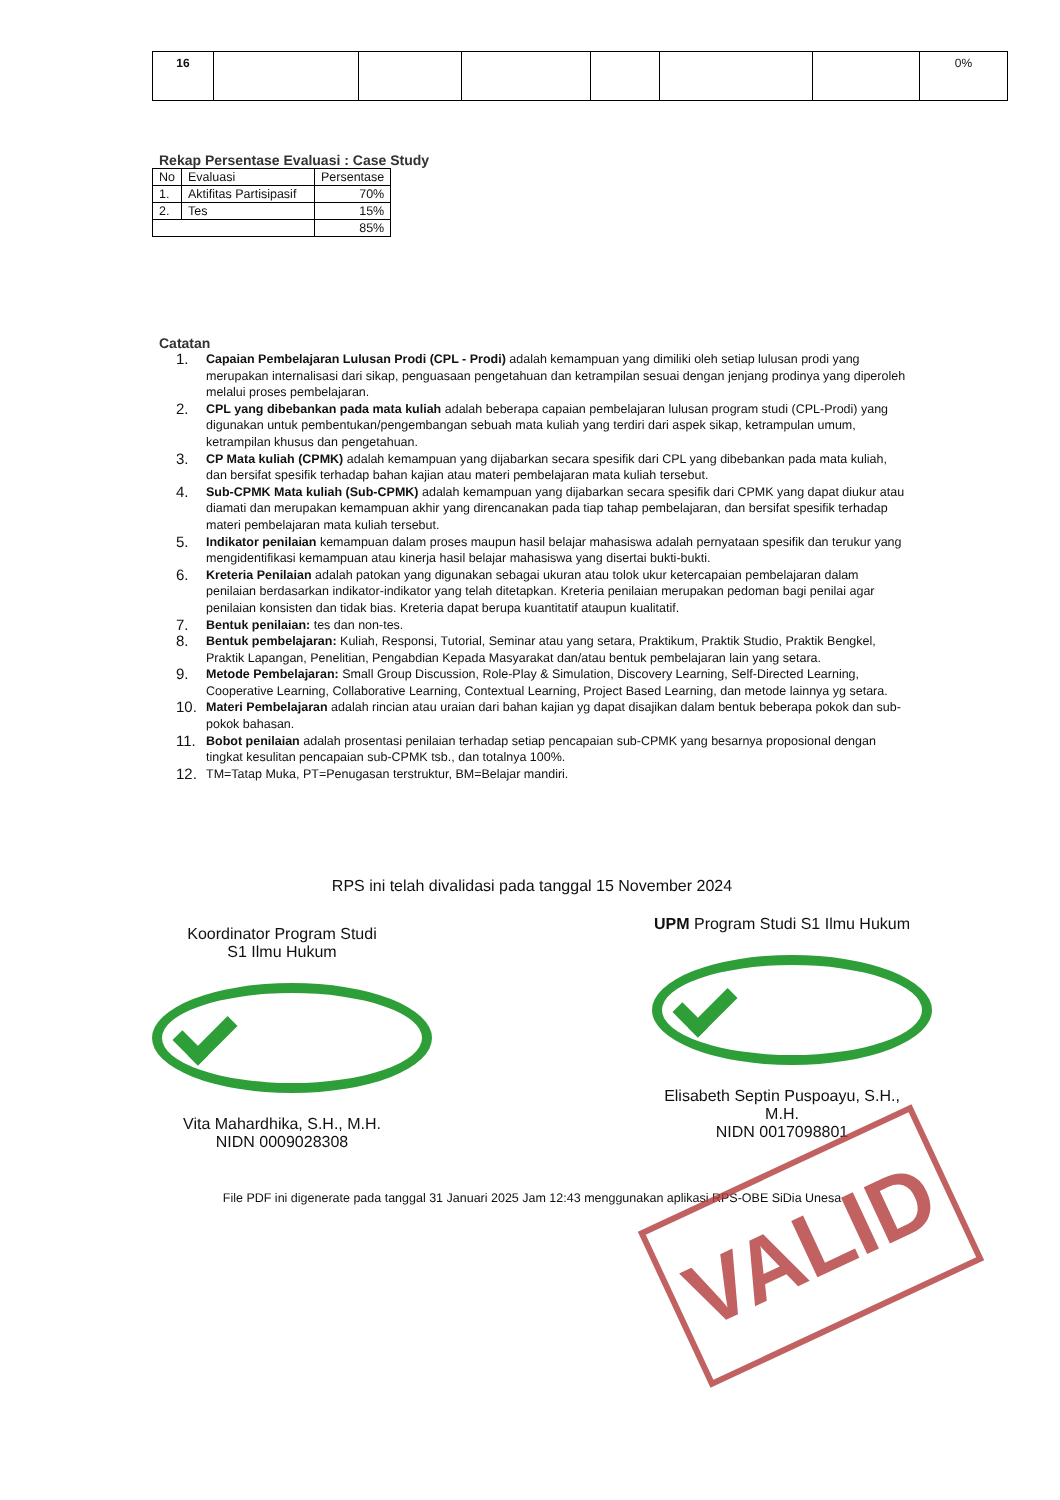| 16 | | | | | | | 0% |
Rekap Persentase Evaluasi : Case Study
| No | Evaluasi | Persentase |
| 1. | Aktifitas Partisipasif | 70% |
| 2. | Tes | 15% |
| | | 85% |
Catatan
1. Capaian Pembelajaran Lulusan Prodi (CPL - Prodi) adalah kemampuan yang dimiliki oleh setiap lulusan prodi yang merupakan internalisasi dari sikap, penguasaan pengetahuan dan ketrampilan sesuai dengan jenjang prodinya yang diperoleh melalui proses pembelajaran.
2. CPL yang dibebankan pada mata kuliah adalah beberapa capaian pembelajaran lulusan program studi (CPL-Prodi) yang digunakan untuk pembentukan/pengembangan sebuah mata kuliah yang terdiri dari aspek sikap, ketrampulan umum, ketrampilan khusus dan pengetahuan.
3. CP Mata kuliah (CPMK) adalah kemampuan yang dijabarkan secara spesifik dari CPL yang dibebankan pada mata kuliah, dan bersifat spesifik terhadap bahan kajian atau materi pembelajaran mata kuliah tersebut.
4. Sub-CPMK Mata kuliah (Sub-CPMK) adalah kemampuan yang dijabarkan secara spesifik dari CPMK yang dapat diukur atau diamati dan merupakan kemampuan akhir yang direncanakan pada tiap tahap pembelajaran, dan bersifat spesifik terhadap materi pembelajaran mata kuliah tersebut.
5. Indikator penilaian kemampuan dalam proses maupun hasil belajar mahasiswa adalah pernyataan spesifik dan terukur yang mengidentifikasi kemampuan atau kinerja hasil belajar mahasiswa yang disertai bukti-bukti.
6. Kreteria Penilaian adalah patokan yang digunakan sebagai ukuran atau tolok ukur ketercapaian pembelajaran dalam penilaian berdasarkan indikator-indikator yang telah ditetapkan. Kreteria penilaian merupakan pedoman bagi penilai agar penilaian konsisten dan tidak bias. Kreteria dapat berupa kuantitatif ataupun kualitatif.
7. Bentuk penilaian: tes dan non-tes.
8. Bentuk pembelajaran: Kuliah, Responsi, Tutorial, Seminar atau yang setara, Praktikum, Praktik Studio, Praktik Bengkel, Praktik Lapangan, Penelitian, Pengabdian Kepada Masyarakat dan/atau bentuk pembelajaran lain yang setara.
9. Metode Pembelajaran: Small Group Discussion, Role-Play & Simulation, Discovery Learning, Self-Directed Learning, Cooperative Learning, Collaborative Learning, Contextual Learning, Project Based Learning, dan metode lainnya yg setara.
10. Materi Pembelajaran adalah rincian atau uraian dari bahan kajian yg dapat disajikan dalam bentuk beberapa pokok dan sub-pokok bahasan.
11. Bobot penilaian adalah prosentasi penilaian terhadap setiap pencapaian sub-CPMK yang besarnya proposional dengan tingkat kesulitan pencapaian sub-CPMK tsb., dan totalnya 100%.
12. TM=Tatap Muka, PT=Penugasan terstruktur, BM=Belajar mandiri.
RPS ini telah divalidasi pada tanggal 15 November 2024
Koordinator Program Studi
S1 Ilmu Hukum
Vita Mahardhika, S.H., M.H.
NIDN 0009028308
UPM Program Studi S1 Ilmu Hukum
Elisabeth Septin Puspoayu, S.H., M.H.
NIDN 0017098801
File PDF ini digenerate pada tanggal 31 Januari 2025 Jam 12:43 menggunakan aplikasi RPS-OBE SiDia Unesa
VALID